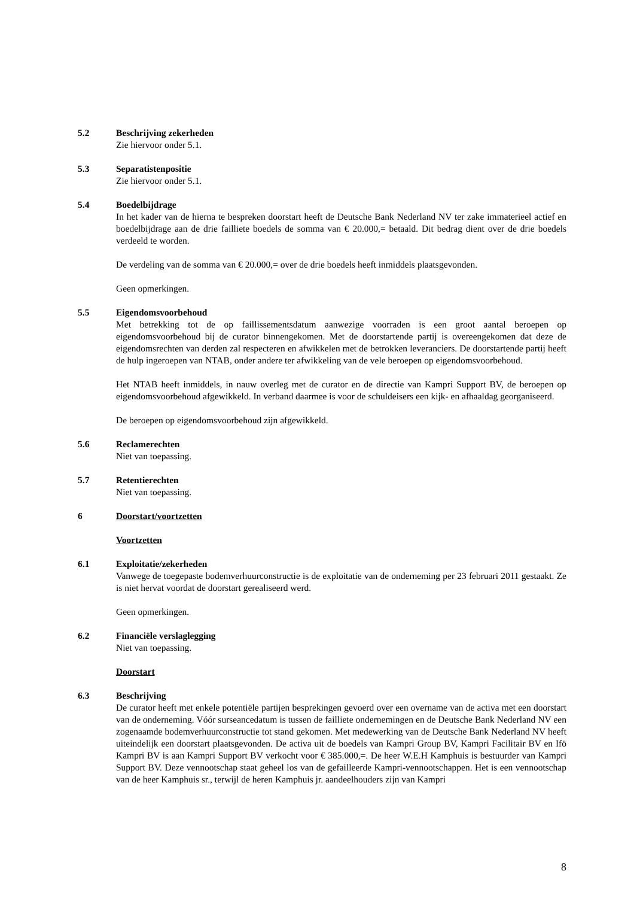5.2 Beschrijving zekerheden
Zie hiervoor onder 5.1.
5.3 Separatistenpositie
Zie hiervoor onder 5.1.
5.4 Boedelbijdrage
In het kader van de hierna te bespreken doorstart heeft de Deutsche Bank Nederland NV ter zake immaterieel actief en boedelbijdrage aan de drie failliete boedels de somma van € 20.000,= betaald. Dit bedrag dient over de drie boedels verdeeld te worden.
De verdeling van de somma van € 20.000,= over de drie boedels heeft inmiddels plaatsgevonden.
Geen opmerkingen.
5.5 Eigendomsvoorbehoud
Met betrekking tot de op faillissementsdatum aanwezige voorraden is een groot aantal beroepen op eigendomsvoorbehoud bij de curator binnengekomen. Met de doorstartende partij is overeengekomen dat deze de eigendomsrechten van derden zal respecteren en afwikkelen met de betrokken leveranciers. De doorstartende partij heeft de hulp ingeroepen van NTAB, onder andere ter afwikkeling van de vele beroepen op eigendomsvoorbehoud.
Het NTAB heeft inmiddels, in nauw overleg met de curator en de directie van Kampri Support BV, de beroepen op eigendomsvoorbehoud afgewikkeld. In verband daarmee is voor de schuldeisers een kijk- en afhaaldag georganiseerd.
De beroepen op eigendomsvoorbehoud zijn afgewikkeld.
5.6 Reclamerechten
Niet van toepassing.
5.7 Retentierechten
Niet van toepassing.
6 Doorstart/voortzetten
Voortzetten
6.1 Exploitatie/zekerheden
Vanwege de toegepaste bodemverhuurconstructie is de exploitatie van de onderneming per 23 februari 2011 gestaakt. Ze is niet hervat voordat de doorstart gerealiseerd werd.
Geen opmerkingen.
6.2 Financiële verslaglegging
Niet van toepassing.
Doorstart
6.3 Beschrijving
De curator heeft met enkele potentiële partijen besprekingen gevoerd over een overname van de activa met een doorstart van de onderneming. Vóór surseancedatum is tussen de failliete ondernemingen en de Deutsche Bank Nederland NV een zogenaamde bodemverhuurconstructie tot stand gekomen. Met medewerking van de Deutsche Bank Nederland NV heeft uiteindelijk een doorstart plaatsgevonden. De activa uit de boedels van Kampri Group BV, Kampri Facilitair BV en Ifö Kampri BV is aan Kampri Support BV verkocht voor € 385.000,=. De heer W.E.H Kamphuis is bestuurder van Kampri Support BV. Deze vennootschap staat geheel los van de gefailleerde Kampri-vennootschappen. Het is een vennootschap van de heer Kamphuis sr., terwijl de heren Kamphuis jr. aandeelhouders zijn van Kampri
8